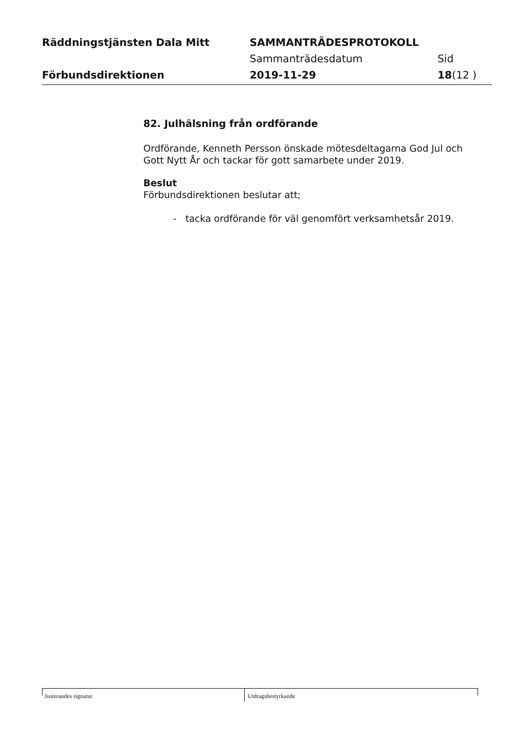Räddningstjänsten Dala Mitt SAMMANTRÄDESPROTOKOLL
Sammanträdesdatum Sid
Förbundsdirektionen 2019-11-29 18(12 )
82. Julhälsning från ordförande
Ordförande, Kenneth Persson önskade mötesdeltagarna God Jul och Gott Nytt År och tackar för gott samarbete under 2019.
Beslut
Förbundsdirektionen beslutar att;
- tacka ordförande för väl genomfört verksamhetsår 2019.
Justerandes signatur
Utdragsbestyrkande